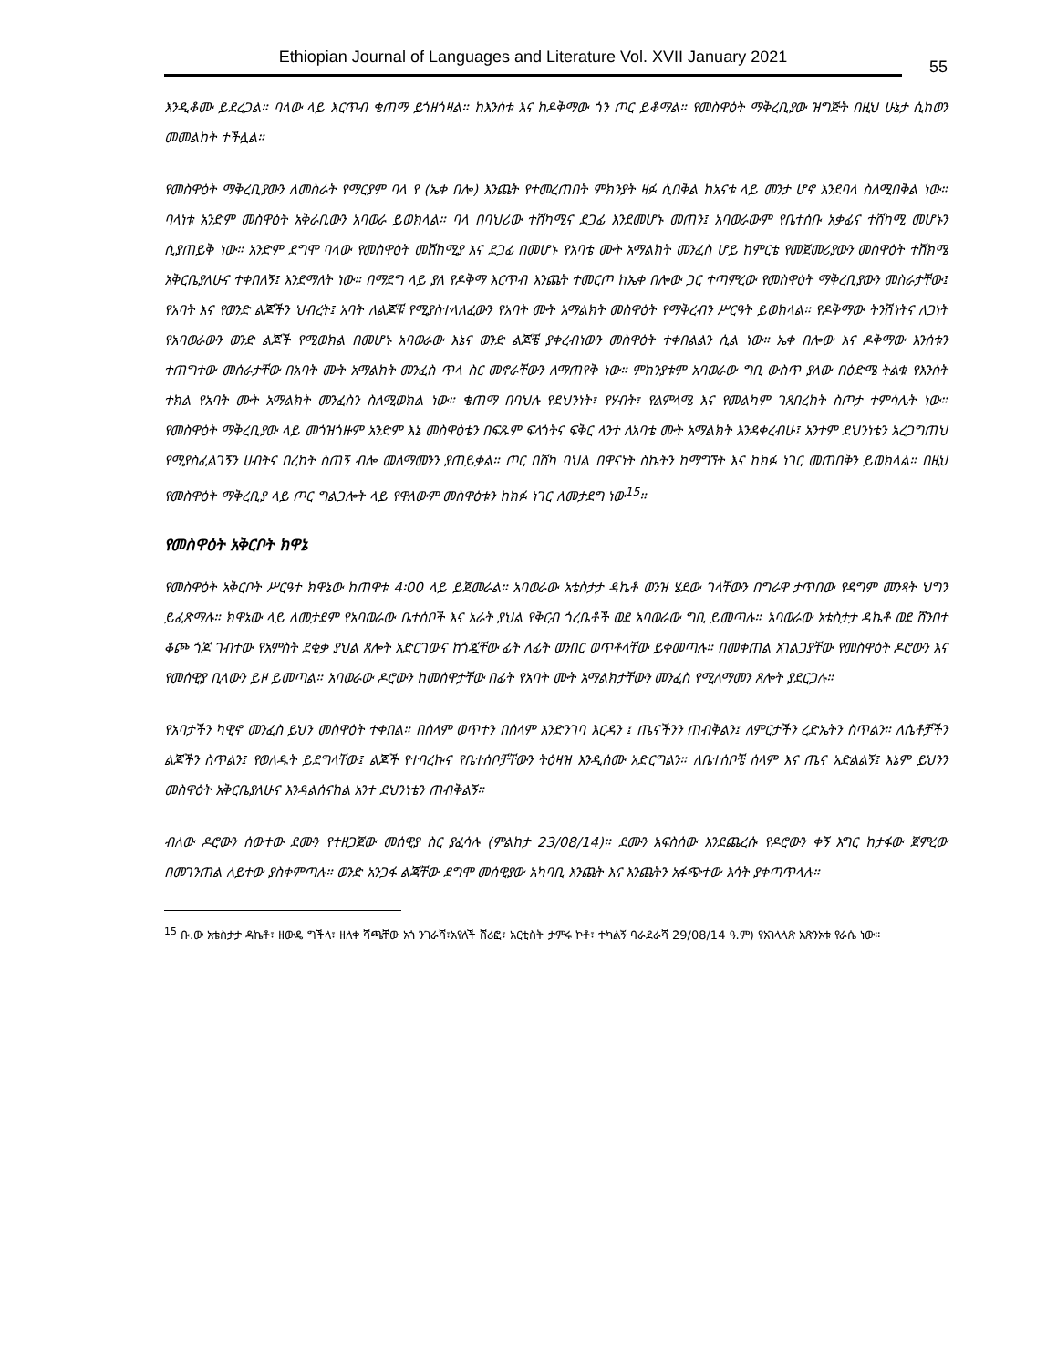Ethiopian Journal of Languages and Literature Vol. XVII January 2021
55
እንዲቆሙ ይደረጋል። ባላው ላይ እርጥብ ቄጠማ ይጎዘጎዛል። ከእንሰቱ እና ከዶቅማው ጎን ጦር ይቆማል። የመስዋዕት ማቅረቢያው ዝግጅት በዚህ ሁኔታ ሲከወን መመልከት ተችሏል።
የመስዋዕት ማቅረቢያውን ለመስራት የማርያም ባላ የ (ኤቀ በሎ) እንጨት የተመረጠበት ምክንያት ዛፉ ሲበቅል ከአናቱ ላይ መንታ ሆኖ እንደባላ ስለሚበቅል ነው። ባላነቱ አንድም መስዋዕት አቅራቢውን አባወራ ይወክላል። ባላ በባህሪው ተሸካሚና ደጋፊ እንደመሆኑ መጠን፤ አባወራውም የቤተሰቡ አቃፊና ተሸካሚ መሆኑን ሲያጠይቅ ነው። አንድም ደግሞ ባላው የመስዋዕት መሸከሚያ እና ደጋፊ በመሆኑ የአባቴ ሙት አማልክት መንፈስ ሆይ ከምርቴ የመጀመሪያውን መስዋዕት ተሸክሜ አቅርቤያለሁና ተቀበለኝ፤ እንደማለት ነው። በማደግ ላይ ያለ የዶቅማ እርጥብ እንጨት ተመርጦ ከኤቀ በሎው ጋር ተጣምረው የመስዋዕት ማቅረቢያውን መስራታቸው፤ የአባት እና የወንድ ልጆችን ህብረት፤ አባት ለልጆቹ የሚያስተላለፈውን የአባት ሙት አማልክት መስዋዕት የማቅረብን ሥርዓት ይወክላል። የዶቅማው ትንሽነትና ለጋነት የአባወራውን ወንድ ልጆች የሚወክል በመሆኑ አባወራው እኔና ወንድ ልጆቼ ያቀረብነውን መስዋዕት ተቀበልልን ሲል ነው። ኤቀ በሎው እና ዶቅማው እንሰቱን ተጠግተው መሰራታቸው በአባት ሙት አማልክት መንፈስ ጥላ ስር መኖራቸውን ለማጠየቅ ነው። ምክንያቱም አባወራው ግቢ ውስጥ ያለው በዕድሜ ትልቁ የእንሰት ተክል የአባት ሙት አማልክት መንፈስን ስለሚወክል ነው። ቄጠማ በባህሉ የደህንነት፣ የሃብት፣ የልምላሜ እና የመልካም ገጸበረከት ስጦታ ተምሳሌት ነው። የመስዋዕት ማቅረቢያው ላይ መጎዝጎዙም አንድም እኔ መስዋዕቴን በፍጹም ፍላጎትና ፍቅር ላንተ ለአባቴ ሙት አማልክት እንዳቀረብሁ፤ አንተም ደህንነቴን አረጋግጠህ የሚያስፈልገኝን ሀብትና በረከት ስጠኝ ብሎ መለማመንን ያጠይቃል። ጦር በሸካ ባህል በዋናነት ስኬትን ከማግኘት እና ከክፉ ነገር መጠበቅን ይወክላል። በዚህ የመስዋዕት ማቅረቢያ ላይ ጦር ግልጋሎት ላይ የዋለውም መስዋዕቱን ከክፉ ነገር ለመታደግ ነው<sup>15</sup>።
የመስዋዕት አቅርቦት ክዋኔ
የመስዋዕት አቅርቦት ሥርዓተ ክዋኔው ከጠዋቱ 4፡00 ላይ ይጀመራል። አባወራው አቴስታታ ዳኬቶ ወንዝ ሄደው ገላቸውን በግራዋ ታጥበው የዳግም መንጻት ህግን ይፈጽማሉ። ክዋኔው ላይ ለመታደም የአባወራው ቤተሰቦች እና አራት ያህል የቅርብ ጎረቤቶች ወደ አባወራው ግቢ ይመጣሉ። አባወራው አቴስታታ ዳኬቶ ወደ ሸንበተ ቆጮ ጎጆ ገብተው የአምስት ደቂቃ ያህል ጸሎት አድርገውና ከጎጇቸው ፊት ለፊት ወንበር ወጥቶላቸው ይቀመጣሉ። በመቀጠል አገልጋያቸው የመስዋዕት ዶሮውን እና የመሰዊያ ቢላውን ይዞ ይመጣል። አባወራው ዶሮውን ከመሰዋታቸው በፊት የአባት ሙት አማልክታቸውን መንፈስ የሚለማመን ጸሎት ያደርጋሉ።
የአባታችን ካዊኖ መንፈስ ይህን መስዋዕት ተቀበል። በሰላም ወጥተን በሰላም እንድንገባ እርዳን ፤ ጤናችንን ጠብቅልን፤ ለምርታችን ረድኤትን ስጥልን። ለሴቶቻችን ልጆችን ስጥልን፤ የወለዱት ይደግላቸው፤ ልጆች የተባረኩና የቤተሰቦቻቸውን ትዕዛዝ እንዲሰሙ አድርግልን። ለቤተሰቦቼ ሰላም እና ጤና አድልልኝ፤ እኔም ይህንን መስዋዕት አቅርቤያለሁና እንዳልሰናከል አንተ ደህንነቴን ጠብቅልኝ።
ብለው ዶሮውን ሰውተው ደሙን የተዘጋጀው መሰዊያ ስር ያፈሳሉ (ምልከታ 23/08/14)። ደሙን አፍስሰው እንደጨረሱ የዶሮውን ቀኝ እግር ከታፋው ጀምረው በመገንጠል ለይተው ያስቀምጣሉ። ወንድ አንጋፋ ልጃቸው ደግሞ መሰዊያው አካባቢ እንጨት እና እንጨትን አፋጭተው እሳት ያቀጣጥላሉ።
<sup>15</sup> ቡ.ው አቴስታታ ዳኬቶ፣ ዘውዴ ግችላ፣ ዘለቀ ሻጫቸው አጎ ንገራሻ፣አየለች ሸሪፎ፣ አርቲስት ታምሩ ኮቶ፣ ተካልኝ ባራደራሻ 29/08/14 ዓ.ም) የአገላለጽ አጽንኦቱ የራሴ ነው፡፡